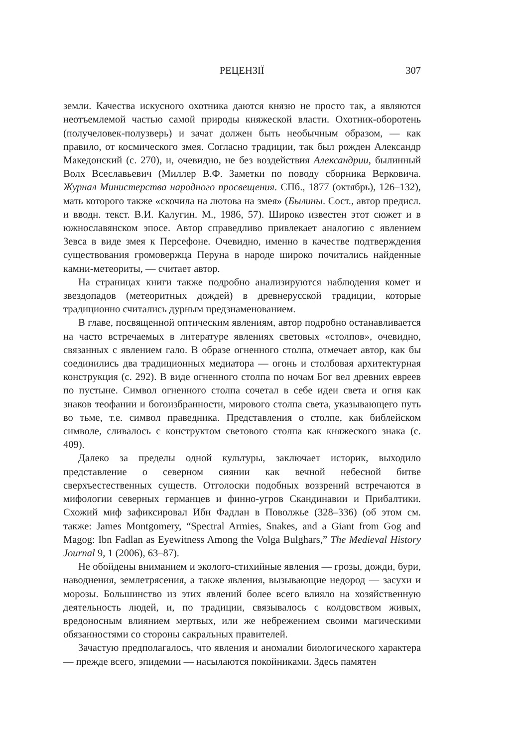РЕЦЕНЗІЇ 307
земли. Качества искусного охотника даются князю не просто так, а являются неотъемлемой частью самой природы княжеской власти. Охотник-оборотень (получеловек-полузверь) и зачат должен быть необычным образом, — как правило, от космического змея. Согласно традиции, так был рожден Александр Македонский (с. 270), и, очевидно, не без воздействия Александрии, былинный Волх Всеславьевич (Миллер В.Ф. Заметки по поводу сборника Верковича. Журнал Министерства народного просвещения. СПб., 1877 (октябрь), 126–132), мать которого также «скочила на лютова на змея» (Былины. Сост., автор предисл. и вводн. текст. В.И. Калугин. М., 1986, 57). Широко известен этот сюжет и в южнославянском эпосе. Автор справедливо привлекает аналогию с явлением Зевса в виде змея к Персефоне. Очевидно, именно в качестве подтверждения существования громовержца Перуна в народе широко почитались найденные камни-метеориты, — считает автор.
На страницах книги также подробно анализируются наблюдения комет и звездопадов (метеоритных дождей) в древнерусской традиции, которые традиционно считались дурным предзнаменованием.
В главе, посвященной оптическим явлениям, автор подробно останавливается на часто встречаемых в литературе явлениях световых «столпов», очевидно, связанных с явлением гало. В образе огненного столпа, отмечает автор, как бы соединились два традиционных медиатора — огонь и столбовая архитектурная конструкция (с. 292). В виде огненного столпа по ночам Бог вел древних евреев по пустыне. Символ огненного столпа сочетал в себе идеи света и огня как знаков теофании и богоизбранности, мирового столпа света, указывающего путь во тьме, т.е. символ праведника. Представления о столпе, как библейском символе, сливалось с конструктом светового столпа как княжеского знака (с. 409).
Далеко за пределы одной культуры, заключает историк, выходило представление о северном сиянии как вечной небесной битве сверхъестественных существ. Отголоски подобных воззрений встречаются в мифологии северных германцев и финно-угров Скандинавии и Прибалтики. Схожий миф зафиксировал Ибн Фадлан в Поволжье (328–336) (об этом см. также: James Montgomery, “Spectral Armies, Snakes, and a Giant from Gog and Magog: Ibn Fadlan as Eyewitness Among the Volga Bulghars,” The Medieval History Journal 9, 1 (2006), 63–87).
Не обойдены вниманием и эколого-стихийные явления — грозы, дожди, бури, наводнения, землетрясения, а также явления, вызывающие недород — засухи и морозы. Большинство из этих явлений более всего влияло на хозяйственную деятельность людей, и, по традиции, связывалось с колдовством живых, вредоносным влиянием мертвых, или же небрежением своими магическими обязанностями со стороны сакральных правителей.
Зачастую предполагалось, что явления и аномалии биологического характера — прежде всего, эпидемии — насылаются покойниками. Здесь памятен